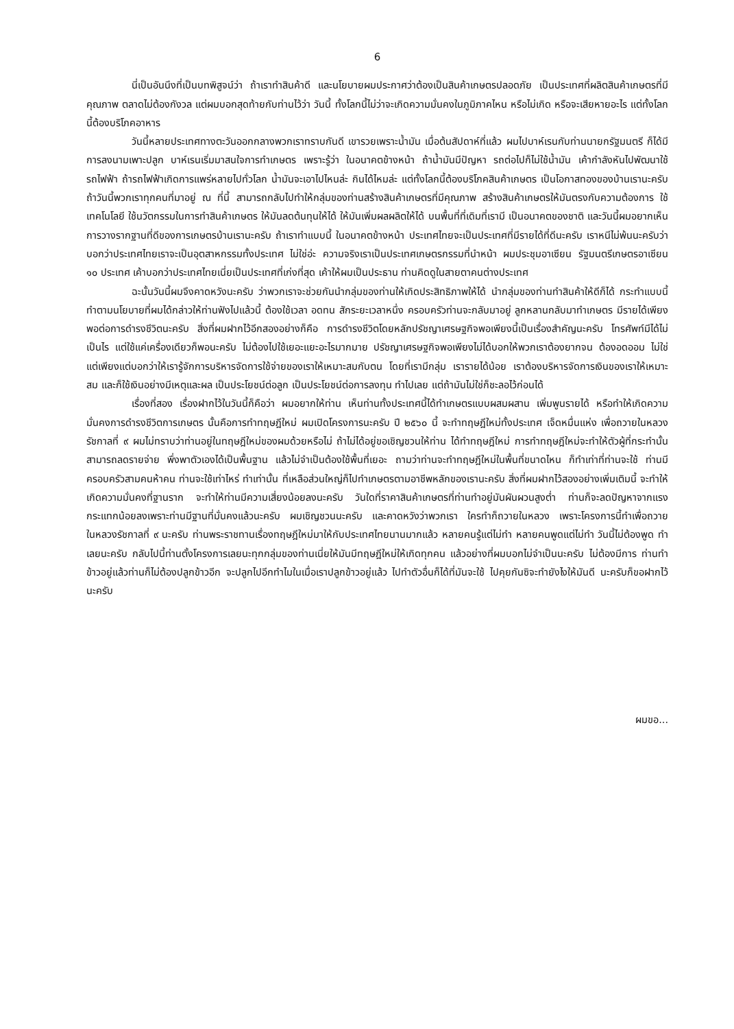6
นี่เป็นอันนึงที่เป็นบทพิสูจน์ว่า ถ้าเราทำสินค้าดี และนโยบายผมประกาศว่าต้องเป็นสินค้าเกษตรปลอดภัย เป็นประเทศที่ผลิตสินค้าเกษตรที่มีคุณภาพ ตลาดไม่ต้องกังวล แต่ผมบอกสุดท้ายกับท่านไว้ว่า วันนี้ ทั้งโลกนี้ไม่ว่าจะเกิดความมั่นคงในภูมิภาคไหน หรือไม่เกิด หรือจะเสียหายอะไร แต่ทั้งโลกนี้ต้องบริโภคอาหาร
วันนี้หลายประเทศทางตะวันออกกลางพวกเราทราบกันดี เขารวยเพราะน้ำมัน เมื่อต้นสัปดาห์ที่แล้ว ผมไปบาห์เรนกับท่านนายกรัฐมนตรี ก็ได้มีการลงนามเพาะปลูก บาห์เรนเริ่มมาสนใจการทำเกษตร เพราะรู้ว่า ในอนาคตข้างหน้า ถ้าน้ำมันมีปัญหา รถต่อไปก็ไม่ใช้น้ำมัน เค้ากำลังหันไปพัฒนาใช้รถไฟฟ้า ถ้ารถไฟฟ้าเกิดการแพร่หลายไปทั่วโลก น้ำมันจะเอาไปไหนล่ะ กินได้ไหมล่ะ แต่ทั้งโลกนี้ต้องบริโภคสินค้าเกษตร เป็นโอกาสทองของบ้านเรานะครับ ถ้าวันนี้พวกเราทุกคนที่มาอยู่ ณ ที่นี้ สามารถกลับไปทำให้กลุ่มของท่านสร้างสินค้าเกษตรที่มีคุณภาพ สร้างสินค้าเกษตรให้มันตรงกับความต้องการ ใช้เทคโนโลยี ใช้นวัตกรรมในการทำสินค้าเกษตร ให้มันลดต้นทุนให้ได้ ให้มันเพิ่มผลผลิตให้ได้ บนพื้นที่ที่เดิมที่เรามี เป็นอนาคตของชาติ และวันนี้ผมอยากเห็นการวางรากฐานที่ดีของการเกษตรบ้านเรานะครับ ถ้าเราทำแบบนี้ ในอนาคตข้างหน้า ประเทศไทยจะเป็นประเทศที่มีรายได้ที่ดีนะครับ เราหนีไม่พ้นนะครับว่า บอกว่าประเทศไทยเราจะเป็นอุตสาหกรรมทั้งประเทศ ไม่ใช่อ่ะ ความจริงเราเป็นประเทศเกษตรกรรมที่นำหน้า ผมประชุมอาเซียน รัฐมนตรีเกษตรอาเซียน ๑๐ ประเทศ เค้าบอกว่าประเทศไทยเนี่ยเป็นประเทศที่เก่งที่สุด เค้าให้ผมเป็นประธาน ท่านคิดดูในสายตาคนต่างประเทศ
ฉะนั้นวันนี้ผมจึงคาดหวังนะครับ ว่าพวกเราจะช่วยกันนำกลุ่มของท่านให้เกิดประสิทธิภาพให้ได้ นำกลุ่มของท่านทำสินค้าให้ดีก็ได้ กระทำแบบนี้ ทำตามนโยบายที่ผมได้กล่าวให้ท่านฟังไปแล้วนี้ ต้องใช้เวลา อดทน สักระยะเวลาหนึ่ง ครอบครัวท่านจะกลับมาอยู่ ลูกหลานกลับมาทำเกษตร มีรายได้เพียงพอต่อการดำรงชีวิตนะครับ สิ่งที่ผมฝากไว้อีกสองอย่างก็คือ การดำรงชีวิตโดยหลักปรัชญาเศรษฐกิจพอเพียงนี้เป็นเรื่องสำคัญนะครับ โทรศัพท์มีได้ไม่เป็นไร แต่ใช้แค่เครื่องเดียวก็พอนะครับ ไม่ต้องไปใช้เยอะแยะอะไรมากมาย ปรัชญาเศรษฐกิจพอเพียงไม่ได้บอกให้พวกเราต้องยากจน ต้องอดออม ไม่ใช่ แต่เพียงแต่บอกว่าให้เรารู้จักการบริหารจัดการใช้จ่ายของเราให้เหมาะสมกับตน โดยที่เรามีกลุ่ม เรารายได้น้อย เราต้องบริหารจัดการเงินของเราให้เหมาะสม และก็ใช้เงินอย่างมีเหตุและผล เป็นประโยชน์ต่อลูก เป็นประโยชน์ต่อการลงทุน ทำไปเลย แต่ถ้ามันไม่ใช่ก็ชะลอไว้ก่อนได้
เรื่องที่สอง เรื่องฝากไว้ในวันนี้ก็คือว่า ผมอยากให้ท่าน เห็นท่านทั้งประเทศนี้ได้ทำเกษตรแบบผสมผสาน เพิ่มพูนรายได้ หรือทำให้เกิดความมั่นคงการดำรงชีวิตการเกษตร นั้นคือการทำทฤษฎีใหม่ ผมเปิดโครงการนะครับ ปี ๒๕๖๐ นี้ จะทำทฤษฎีใหม่ทั้งประเทศ เจ็ดหมื่นแห่ง เพื่อถวายในหลวงรัชกาลที่ ๙ ผมไม่ทราบว่าท่านอยู่ในทฤษฎีใหม่ของผมด้วยหรือไม่ ถ้าไม่ได้อยู่ขอเชิญชวนให้ท่าน ได้ทำทฤษฎีใหม่ การทำทฤษฎีใหม่จะทำให้ตัวผู้ที่กระทำนั้นสามารถลดรายจ่าย พึ่งพาตัวเองได้เป็นพื้นฐาน แล้วไม่จำเป็นต้องใช้พื้นที่เยอะ ถามว่าท่านจะทำทฤษฎีใหม่ในพื้นที่ขนาดไหน ก็ทำเท่าที่ท่านจะใช้ ท่านมีครอบครัวสามคนห้าคน ท่านจะใช้เท่าไหร่ ทำเท่านั้น ที่เหลือส่วนใหญ่ก็ไปทำเกษตรตามอาชีพหลักของเรานะครับ สิ่งที่ผมฝากไว้สองอย่างเพิ่มเติมนี้ จะทำให้เกิดความมั่นคงที่ฐานราก จะทำให้ท่านมีความเสี่ยงน้อยลงนะครับ วันใดที่ราคาสินค้าเกษตรที่ท่านทำอยู่มันผันผวนสูงต่ำ ท่านก็จะลดปัญหาจากแรงกระแทกน้อยลงเพราะท่านมีฐานที่มั่นคงแล้วนะครับ ผมเชิญชวนนะครับ และคาดหวังว่าพวกเรา ใครทำก็ถวายในหลวง เพราะโครงการนี้ทำเพื่อถวายในหลวงรัชกาลที่ ๙ นะครับ ท่านพระราชทานเรื่องทฤษฎีใหม่มาให้กับประเทศไทยนานมากแล้ว หลายคนรู้แต่ไม่ทำ หลายคนพูดแต่ไม่ทำ วันนี้ไม่ต้องพูด ทำเลยนะครับ กลับไปนี้ท่านตั้งโครงการเลยนะทุกกลุ่มของท่านเนี่ยให้มันมีทฤษฎีใหม่ให้เกิดทุกคน แล้วอย่างที่ผมบอกไม่จำเป็นนะครับ ไม่ต้องมีการ ท่านทำข้าวอยู่แล้วท่านก็ไม่ต้องปลูกข้าวอีก จะปลูกไปอีกทำไมในเมื่อเราปลูกข้าวอยู่แล้ว ไปทำตัวอื่นก็ได้ที่มันจะใช้ ไปคุยกันซิจะทำยังไงให้มันดี นะครับก็ขอฝากไว้นะครับ
ผมขอ...